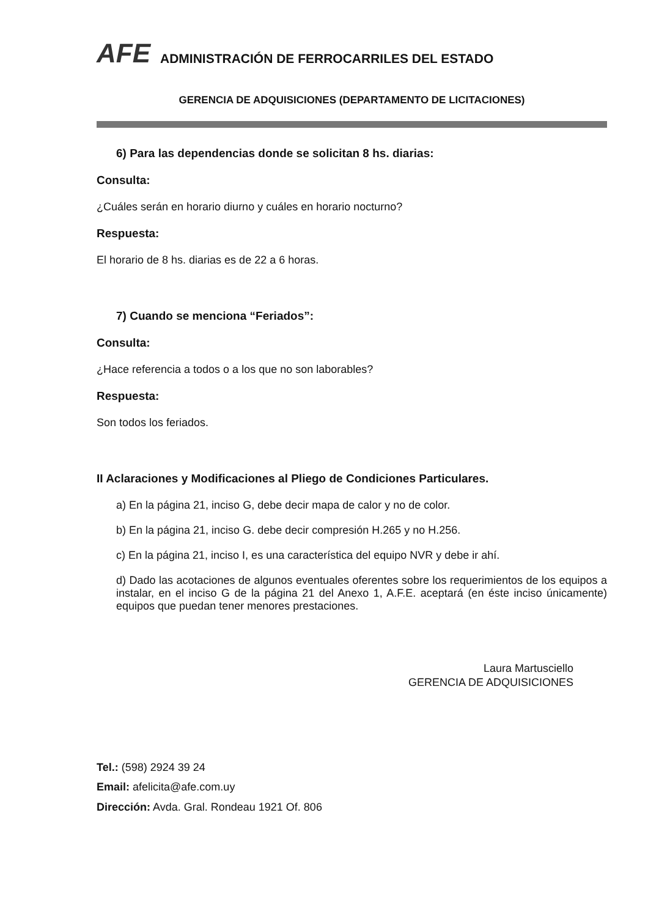AFE ADMINISTRACIÓN DE FERROCARRILES DEL ESTADO
GERENCIA DE ADQUISICIONES (DEPARTAMENTO DE LICITACIONES)
6) Para las dependencias donde se solicitan 8 hs. diarias:
Consulta:
¿Cuáles serán en horario diurno y cuáles en horario nocturno?
Respuesta:
El horario de 8 hs. diarias es de 22 a 6 horas.
7) Cuando se menciona “Feriados”:
Consulta:
¿Hace referencia a todos o a los que no son laborables?
Respuesta:
Son todos los feriados.
II Aclaraciones y Modificaciones al Pliego de Condiciones Particulares.
a) En la página 21, inciso G, debe decir mapa de calor y no de color.
b) En la página 21, inciso G. debe decir compresión H.265 y no H.256.
c) En la página 21, inciso I, es una característica del equipo NVR y debe ir ahí.
d) Dado las acotaciones de algunos eventuales oferentes sobre los requerimientos de los equipos a instalar, en el inciso G de la página 21 del Anexo 1, A.F.E. aceptará (en éste inciso únicamente) equipos que puedan tener menores prestaciones.
Laura Martusciello
GERENCIA DE ADQUISICIONES
Tel.: (598) 2924 39 24
Email: afelicita@afe.com.uy
Dirección: Avda. Gral. Rondeau 1921 Of. 806